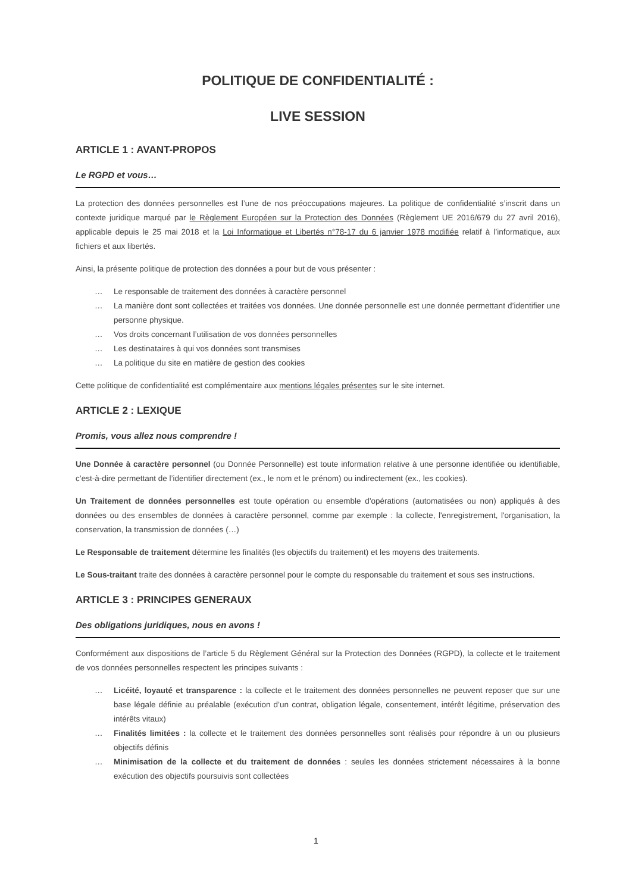POLITIQUE DE CONFIDENTIALITÉ :
LIVE SESSION
ARTICLE 1 : AVANT-PROPOS
Le RGPD et vous…
La protection des données personnelles est l’une de nos préoccupations majeures. La politique de confidentialité s’inscrit dans un contexte juridique marqué par le Règlement Européen sur la Protection des Données (Règlement UE 2016/679 du 27 avril 2016), applicable depuis le 25 mai 2018 et la Loi Informatique et Libertés n°78-17 du 6 janvier 1978 modifiée relatif à l’informatique, aux fichiers et aux libertés.
Ainsi, la présente politique de protection des données a pour but de vous présenter :
… Le responsable de traitement des données à caractère personnel
… La manière dont sont collectées et traitées vos données. Une donnée personnelle est une donnée permettant d’identifier une personne physique.
… Vos droits concernant l’utilisation de vos données personnelles
… Les destinataires à qui vos données sont transmises
… La politique du site en matière de gestion des cookies
Cette politique de confidentialité est complémentaire aux mentions légales présentes sur le site internet.
ARTICLE 2 : LEXIQUE
Promis, vous allez nous comprendre !
Une Donnée à caractère personnel (ou Donnée Personnelle) est toute information relative à une personne identifiée ou identifiable, c’est-à-dire permettant de l’identifier directement (ex., le nom et le prénom) ou indirectement (ex., les cookies).
Un Traitement de données personnelles est toute opération ou ensemble d'opérations (automatisées ou non) appliqués à des données ou des ensembles de données à caractère personnel, comme par exemple : la collecte, l'enregistrement, l'organisation, la conservation, la transmission de données (…)
Le Responsable de traitement détermine les finalités (les objectifs du traitement) et les moyens des traitements.
Le Sous-traitant traite des données à caractère personnel pour le compte du responsable du traitement et sous ses instructions.
ARTICLE 3 : PRINCIPES GENERAUX
Des obligations juridiques, nous en avons !
Conformément aux dispositions de l’article 5 du Règlement Général sur la Protection des Données (RGPD), la collecte et le traitement de vos données personnelles respectent les principes suivants :
… Licéité, loyauté et transparence : la collecte et le traitement des données personnelles ne peuvent reposer que sur une base légale définie au préalable (exécution d’un contrat, obligation légale, consentement, intérêt légitime, préservation des intérêts vitaux)
… Finalités limitées : la collecte et le traitement des données personnelles sont réalisés pour répondre à un ou plusieurs objectifs définis
… Minimisation de la collecte et du traitement de données : seules les données strictement nécessaires à la bonne exécution des objectifs poursuivis sont collectées
1